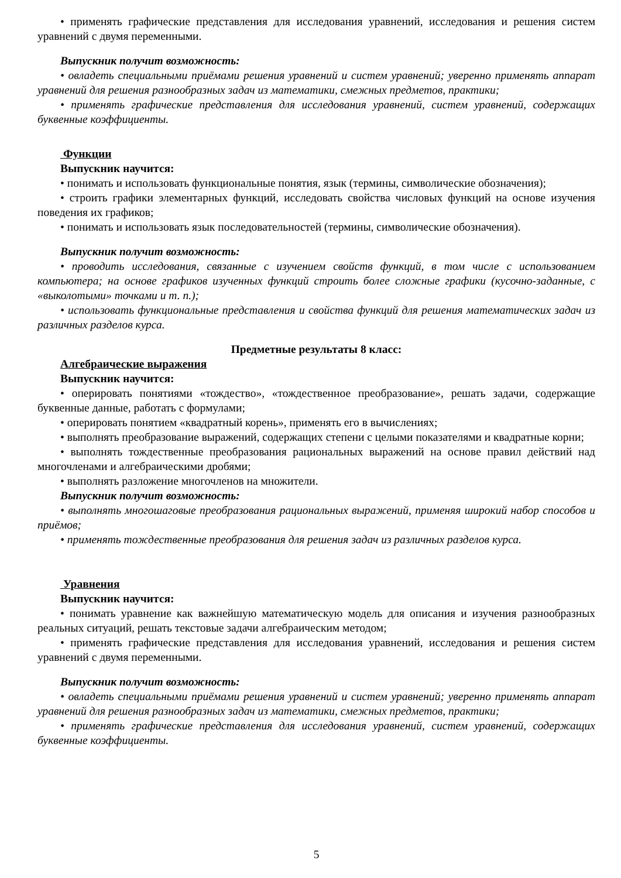• применять графические представления для исследования уравнений, исследования и решения систем уравнений с двумя переменными.
Выпускник получит возможность:
• овладеть специальными приёмами решения уравнений и систем уравнений; уверенно применять аппарат уравнений для решения разнообразных задач из математики, смежных предметов, практики;
• применять графические представления для исследования уравнений, систем уравнений, содержащих буквенные коэффициенты.
Функции
Выпускник научится:
• понимать и использовать функциональные понятия, язык (термины, символические обозначения);
• строить графики элементарных функций, исследовать свойства числовых функций на основе изучения поведения их графиков;
• понимать и использовать язык последовательностей (термины, символические обозначения).
Выпускник получит возможность:
• проводить исследования, связанные с изучением свойств функций, в том числе с использованием компьютера; на основе графиков изученных функций строить более сложные графики (кусочно-заданные, с «выколотыми» точками и т. п.);
• использовать функциональные представления и свойства функций для решения математических задач из различных разделов курса.
Предметные результаты 8 класс:
Алгебраические выражения
Выпускник научится:
• оперировать понятиями «тождество», «тождественное преобразование», решать задачи, содержащие буквенные данные, работать с формулами;
• оперировать понятием «квадратный корень», применять его в вычислениях;
• выполнять преобразование выражений, содержащих степени с целыми показателями и квадратные корни;
• выполнять тождественные преобразования рациональных выражений на основе правил действий над многочленами и алгебраическими дробями;
• выполнять разложение многочленов на множители.
Выпускник получит возможность:
• выполнять многошаговые преобразования рациональных выражений, применяя широкий набор способов и приёмов;
• применять тождественные преобразования для решения задач из различных разделов курса.
Уравнения
Выпускник научится:
• понимать уравнение как важнейшую математическую модель для описания и изучения разнообразных реальных ситуаций, решать текстовые задачи алгебраическим методом;
• применять графические представления для исследования уравнений, исследования и решения систем уравнений с двумя переменными.
Выпускник получит возможность:
• овладеть специальными приёмами решения уравнений и систем уравнений; уверенно применять аппарат уравнений для решения разнообразных задач из математики, смежных предметов, практики;
• применять графические представления для исследования уравнений, систем уравнений, содержащих буквенные коэффициенты.
5